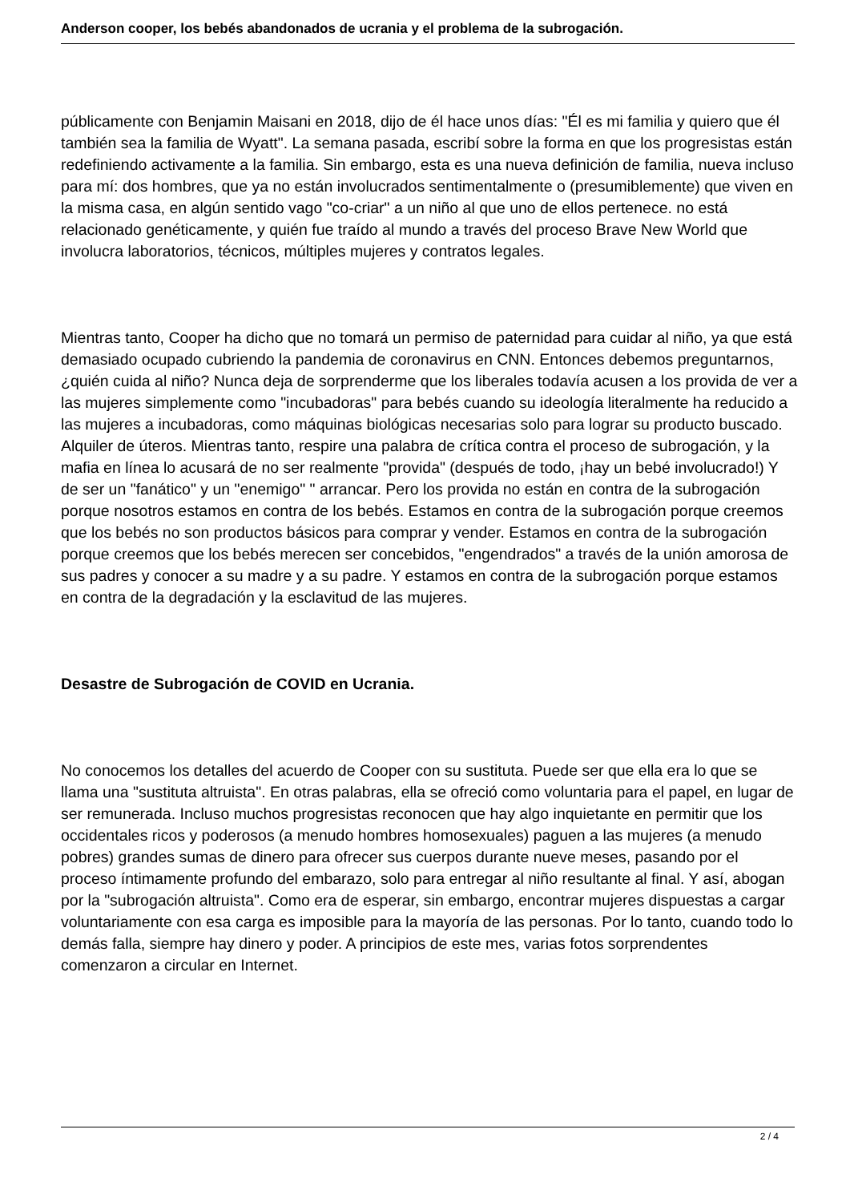Anderson cooper, los bebés abandonados de ucrania y el problema de la subrogación.
públicamente con Benjamin Maisani en 2018, dijo de él hace unos días: "Él es mi familia y quiero que él también sea la familia de Wyatt". La semana pasada, escribí sobre la forma en que los progresistas están redefiniendo activamente a la familia. Sin embargo, esta es una nueva definición de familia, nueva incluso para mí: dos hombres, que ya no están involucrados sentimentalmente o (presumiblemente) que viven en la misma casa, en algún sentido vago "co-criar" a un niño al que uno de ellos pertenece. no está relacionado genéticamente, y quién fue traído al mundo a través del proceso Brave New World que involucra laboratorios, técnicos, múltiples mujeres y contratos legales.
Mientras tanto, Cooper ha dicho que no tomará un permiso de paternidad para cuidar al niño, ya que está demasiado ocupado cubriendo la pandemia de coronavirus en CNN. Entonces debemos preguntarnos, ¿quién cuida al niño? Nunca deja de sorprenderme que los liberales todavía acusen a los provida de ver a las mujeres simplemente como "incubadoras" para bebés cuando su ideología literalmente ha reducido a las mujeres a incubadoras, como máquinas biológicas necesarias solo para lograr su producto buscado. Alquiler de úteros. Mientras tanto, respire una palabra de crítica contra el proceso de subrogación, y la mafia en línea lo acusará de no ser realmente "provida" (después de todo, ¡hay un bebé involucrado!) Y de ser un "fanático" y un "enemigo" " arrancar. Pero los provida no están en contra de la subrogación porque nosotros estamos en contra de los bebés. Estamos en contra de la subrogación porque creemos que los bebés no son productos básicos para comprar y vender. Estamos en contra de la subrogación porque creemos que los bebés merecen ser concebidos, "engendrados" a través de la unión amorosa de sus padres y conocer a su madre y a su padre. Y estamos en contra de la subrogación porque estamos en contra de la degradación y la esclavitud de las mujeres.
Desastre de Subrogación de COVID en Ucrania.
No conocemos los detalles del acuerdo de Cooper con su sustituta. Puede ser que ella era lo que se llama una "sustituta altruista". En otras palabras, ella se ofreció como voluntaria para el papel, en lugar de ser remunerada. Incluso muchos progresistas reconocen que hay algo inquietante en permitir que los occidentales ricos y poderosos (a menudo hombres homosexuales) paguen a las mujeres (a menudo pobres) grandes sumas de dinero para ofrecer sus cuerpos durante nueve meses, pasando por el proceso íntimamente profundo del embarazo, solo para entregar al niño resultante al final. Y así, abogan por la "subrogación altruista". Como era de esperar, sin embargo, encontrar mujeres dispuestas a cargar voluntariamente con esa carga es imposible para la mayoría de las personas. Por lo tanto, cuando todo lo demás falla, siempre hay dinero y poder. A principios de este mes, varias fotos sorprendentes comenzaron a circular en Internet.
2 / 4